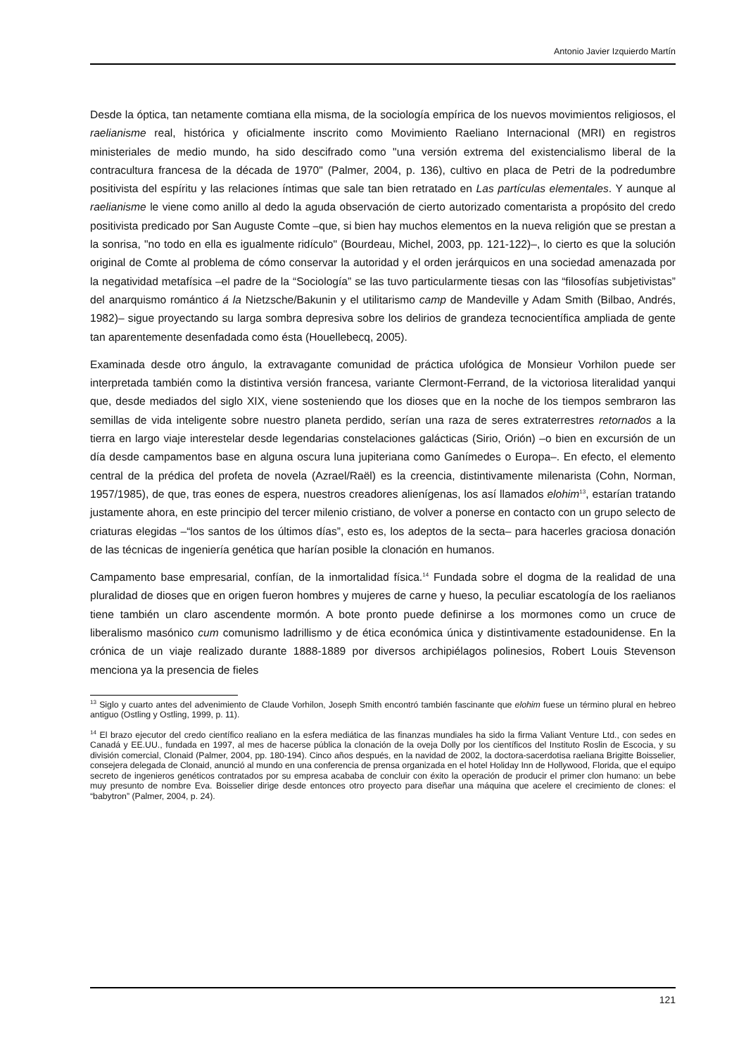Antonio Javier Izquierdo Martín
Desde la óptica, tan netamente comtiana ella misma, de la sociología empírica de los nuevos movimientos religiosos, el raelianisme real, histórica y oficialmente inscrito como Movimiento Raeliano Internacional (MRI) en registros ministeriales de medio mundo, ha sido descifrado como "una versión extrema del existencialismo liberal de la contracultura francesa de la década de 1970" (Palmer, 2004, p. 136), cultivo en placa de Petri de la podredumbre positivista del espíritu y las relaciones íntimas que sale tan bien retratado en Las partículas elementales. Y aunque al raelianisme le viene como anillo al dedo la aguda observación de cierto autorizado comentarista a propósito del credo positivista predicado por San Auguste Comte –que, si bien hay muchos elementos en la nueva religión que se prestan a la sonrisa, "no todo en ella es igualmente ridículo" (Bourdeau, Michel, 2003, pp. 121-122)–, lo cierto es que la solución original de Comte al problema de cómo conservar la autoridad y el orden jerárquicos en una sociedad amenazada por la negatividad metafísica –el padre de la “Sociología” se las tuvo particularmente tiesas con las “filosofías subjetivistas” del anarquismo romántico á la Nietzsche/Bakunin y el utilitarismo camp de Mandeville y Adam Smith (Bilbao, Andrés, 1982)– sigue proyectando su larga sombra depresiva sobre los delirios de grandeza tecnocientífica ampliada de gente tan aparentemente desenfadada como ésta (Houellebecq, 2005).
Examinada desde otro ángulo, la extravagante comunidad de práctica ufológica de Monsieur Vorhilon puede ser interpretada también como la distintiva versión francesa, variante Clermont-Ferrand, de la victoriosa literalidad yanqui que, desde mediados del siglo XIX, viene sosteniendo que los dioses que en la noche de los tiempos sembraron las semillas de vida inteligente sobre nuestro planeta perdido, serían una raza de seres extraterrestres retornados a la tierra en largo viaje interestelar desde legendarias constelaciones galácticas (Sirio, Orión) –o bien en excursión de un día desde campamentos base en alguna oscura luna jupiteriana como Ganímedes o Europa–. En efecto, el elemento central de la prédica del profeta de novela (Azrael/Raël) es la creencia, distintivamente milenarista (Cohn, Norman, 1957/1985), de que, tras eones de espera, nuestros creadores alienígenas, los así llamados elohim<sup>13</sup>, estarían tratando justamente ahora, en este principio del tercer milenio cristiano, de volver a ponerse en contacto con un grupo selecto de criaturas elegidas –“los santos de los últimos días”, esto es, los adeptos de la secta– para hacerles graciosa donación de las técnicas de ingeniería genética que harían posible la clonación en humanos.
Campamento base empresarial, confían, de la inmortalidad física.<sup>14</sup> Fundada sobre el dogma de la realidad de una pluralidad de dioses que en origen fueron hombres y mujeres de carne y hueso, la peculiar escatología de los raelianos tiene también un claro ascendente mormón. A bote pronto puede definirse a los mormones como un cruce de liberalismo masónico cum comunismo ladrillismo y de ética económica única y distintivamente estadounidense. En la crónica de un viaje realizado durante 1888-1889 por diversos archipiélagos polinesios, Robert Louis Stevenson menciona ya la presencia de fieles
<sup>13</sup> Siglo y cuarto antes del advenimiento de Claude Vorhilon, Joseph Smith encontró también fascinante que elohim fuese un término plural en hebreo antiguo (Ostling y Ostling, 1999, p. 11).
<sup>14</sup> El brazo ejecutor del credo científico realiano en la esfera mediática de las finanzas mundiales ha sido la firma Valiant Venture Ltd., con sedes en Canadá y EE.UU., fundada en 1997, al mes de hacerse pública la clonación de la oveja Dolly por los científicos del Instituto Roslin de Escocia, y su división comercial, Clonaid (Palmer, 2004, pp. 180-194). Cinco años después, en la navidad de 2002, la doctora-sacerdotisa raeliana Brigitte Boisselier, consejera delegada de Clonaid, anunció al mundo en una conferencia de prensa organizada en el hotel Holiday Inn de Hollywood, Florida, que el equipo secreto de ingenieros genéticos contratados por su empresa acababa de concluir con éxito la operación de producir el primer clon humano: un bebe muy presunto de nombre Eva. Boisselier dirige desde entonces otro proyecto para diseñar una máquina que acelere el crecimiento de clones: el “babytron” (Palmer, 2004, p. 24).
121